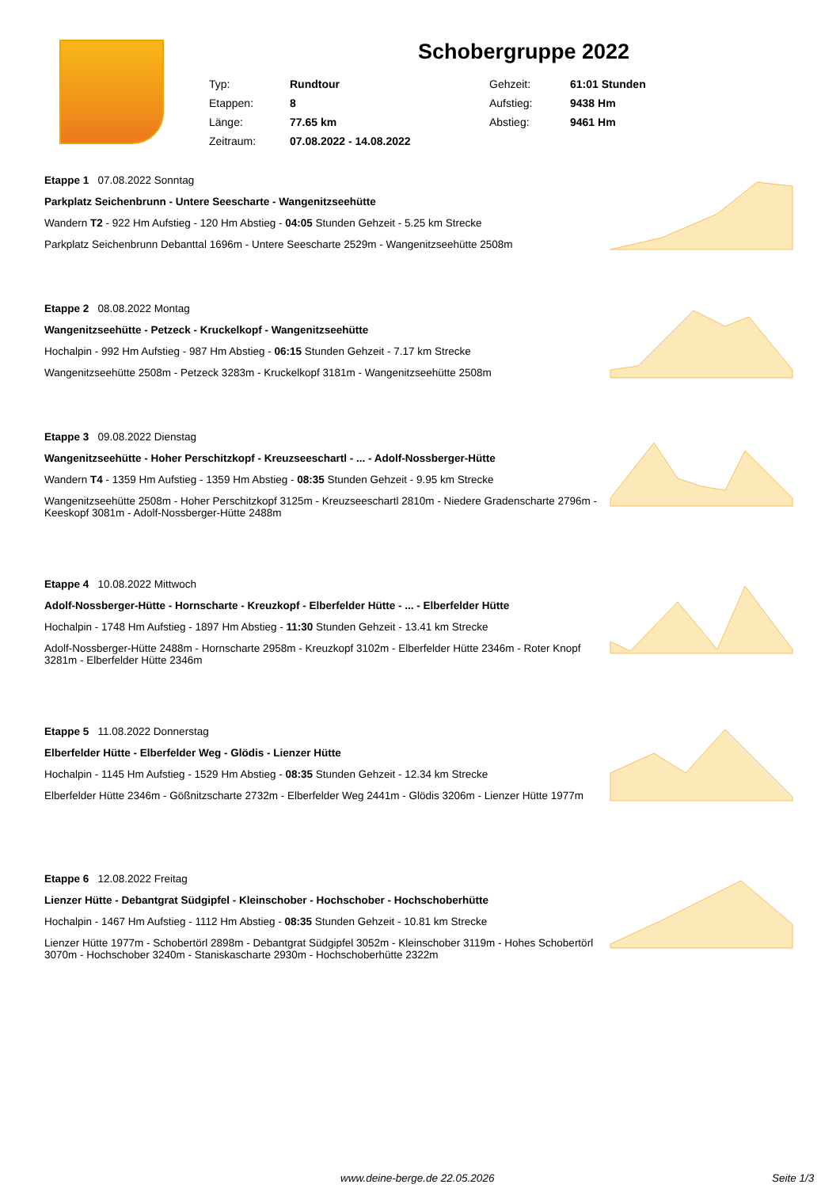Schobergruppe 2022
| Typ: | Rundtour | Gehzeit: | 61:01 Stunden |
| Etappen: | 8 | Aufstieg: | 9438 Hm |
| Länge: | 77.65 km | Abstieg: | 9461 Hm |
| Zeitraum: | 07.08.2022 - 14.08.2022 | | |
Etappe 1 07.08.2022 Sonntag
Parkplatz Seichenbrunn - Untere Seescharte - Wangenitzseehütte
Wandern T2 - 922 Hm Aufstieg - 120 Hm Abstieg - 04:05 Stunden Gehzeit - 5.25 km Strecke
Parkplatz Seichenbrunn Debanttal 1696m - Untere Seescharte 2529m - Wangenitzseehütte 2508m
Etappe 2 08.08.2022 Montag
Wangenitzseehütte - Petzeck - Kruckelkopf - Wangenitzseehütte
Hochalpin - 992 Hm Aufstieg - 987 Hm Abstieg - 06:15 Stunden Gehzeit - 7.17 km Strecke
Wangenitzseehütte 2508m - Petzeck 3283m - Kruckelkopf 3181m - Wangenitzseehütte 2508m
Etappe 3 09.08.2022 Dienstag
Wangenitzseehütte - Hoher Perschitzkopf - Kreuzseeschartl - ... - Adolf-Nossberger-Hütte
Wandern T4 - 1359 Hm Aufstieg - 1359 Hm Abstieg - 08:35 Stunden Gehzeit - 9.95 km Strecke
Wangenitzseehütte 2508m - Hoher Perschitzkopf 3125m - Kreuzseeschartl 2810m - Niedere Gradenscharte 2796m - Keeskopf 3081m - Adolf-Nossberger-Hütte 2488m
Etappe 4 10.08.2022 Mittwoch
Adolf-Nossberger-Hütte - Hornscharte - Kreuzkopf - Elberfelder Hütte - ... - Elberfelder Hütte
Hochalpin - 1748 Hm Aufstieg - 1897 Hm Abstieg - 11:30 Stunden Gehzeit - 13.41 km Strecke
Adolf-Nossberger-Hütte 2488m - Hornscharte 2958m - Kreuzkopf 3102m - Elberfelder Hütte 2346m - Roter Knopf 3281m - Elberfelder Hütte 2346m
Etappe 5 11.08.2022 Donnerstag
Elberfelder Hütte - Elberfelder Weg - Glödis - Lienzer Hütte
Hochalpin - 1145 Hm Aufstieg - 1529 Hm Abstieg - 08:35 Stunden Gehzeit - 12.34 km Strecke
Elberfelder Hütte 2346m - Gößnitzscharte 2732m - Elberfelder Weg 2441m - Glödis 3206m - Lienzer Hütte 1977m
Etappe 6 12.08.2022 Freitag
Lienzer Hütte - Debantgrat Südgipfel - Kleinschober - Hochschober - Hochschoberhütte
Hochalpin - 1467 Hm Aufstieg - 1112 Hm Abstieg - 08:35 Stunden Gehzeit - 10.81 km Strecke
Lienzer Hütte 1977m - Schobertörl 2898m - Debantgrat Südgipfel 3052m - Kleinschober 3119m - Hohes Schobertörl 3070m - Hochschober 3240m - Staniskascharte 2930m - Hochschoberhütte 2322m
www.deine-berge.de 22.05.2026 Seite 1/3